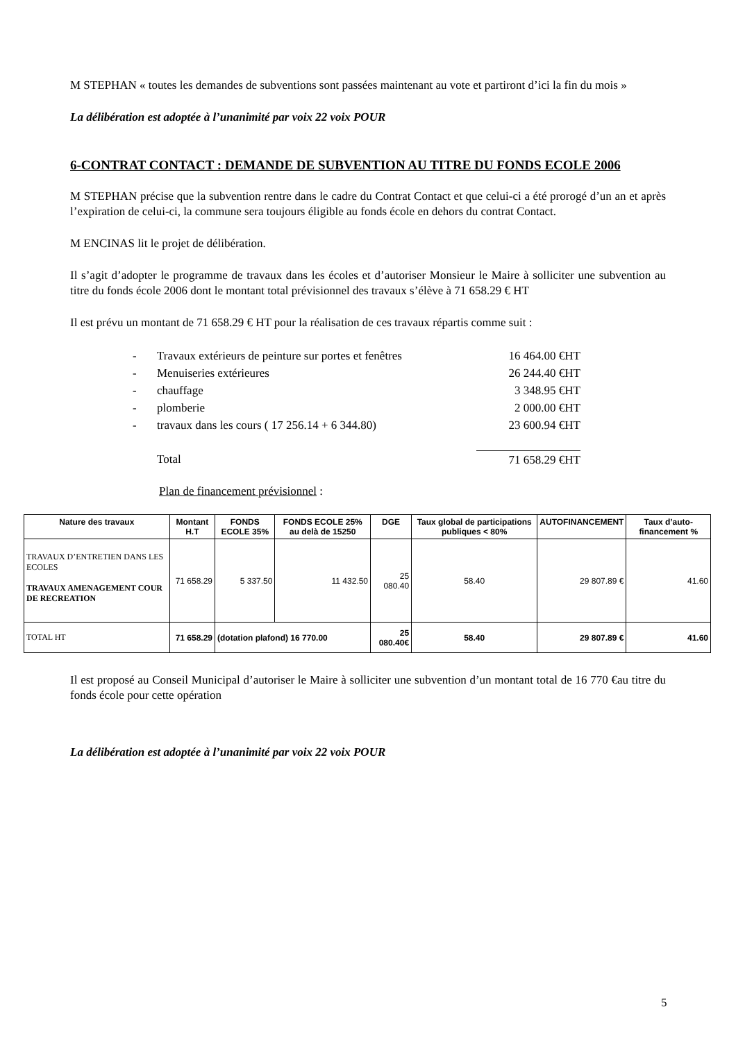M STEPHAN « toutes les demandes de subventions sont passées maintenant au vote et partiront d’ici la fin du mois »
La délibération est adoptée à l’unanimité par voix 22 voix POUR
6-CONTRAT CONTACT : DEMANDE DE SUBVENTION AU TITRE DU FONDS ECOLE 2006
M STEPHAN précise que la subvention rentre dans le cadre du Contrat Contact et que celui-ci a été prorogé d’un an et après l’expiration de celui-ci, la commune sera toujours éligible au fonds école en dehors du contrat Contact.
M ENCINAS lit le projet de délibération.
Il s’agit d’adopter le programme de travaux dans les écoles et d’autoriser Monsieur le Maire à solliciter une subvention au titre du fonds école 2006 dont le montant total prévisionnel des travaux s’élève à 71 658.29 € HT
Il est prévu un montant de 71 658.29 € HT pour la réalisation de ces travaux répartis comme suit :
- Travaux extérieurs de peinture sur portes et fenêtres 16 464.00 €HT
- Menuiseries extérieures 26 244.40 €HT
- chauffage 3 348.95 €HT
- plomberie 2 000.00 €HT
- travaux dans les cours ( 17 256.14 + 6 344.80) 23 600.94 €HT
Total 71 658.29 €HT
Plan de financement prévisionnel :
| Nature des travaux | Montant H.T | FONDS ECOLE 35% | FONDS ECOLE 25% au delà de 15250 | DGE | Taux global de participations publiques < 80% | AUTOFINANCEMENT | Taux d’auto-financement % |
| --- | --- | --- | --- | --- | --- | --- | --- |
| TRAVAUX D’ENTRETIEN DANS LES ECOLES TRAVAUX AMENAGEMENT COUR DE RECREATION | 71 658.29 | 5 337.50 | 11 432.50 | 25 080.40 | 58.40 | 29 807.89 € | 41.60 |
| TOTAL HT | 71 658.29 | (dotation plafond) 16 770.00 | | 25 080.40€ | 58.40 | 29 807.89 € | 41.60 |
Il est proposé au Conseil Municipal d’autoriser le Maire à solliciter une subvention d’un montant total de 16 770 €au titre du fonds école pour cette opération
La délibération est adoptée à l’unanimité par voix 22 voix POUR
5